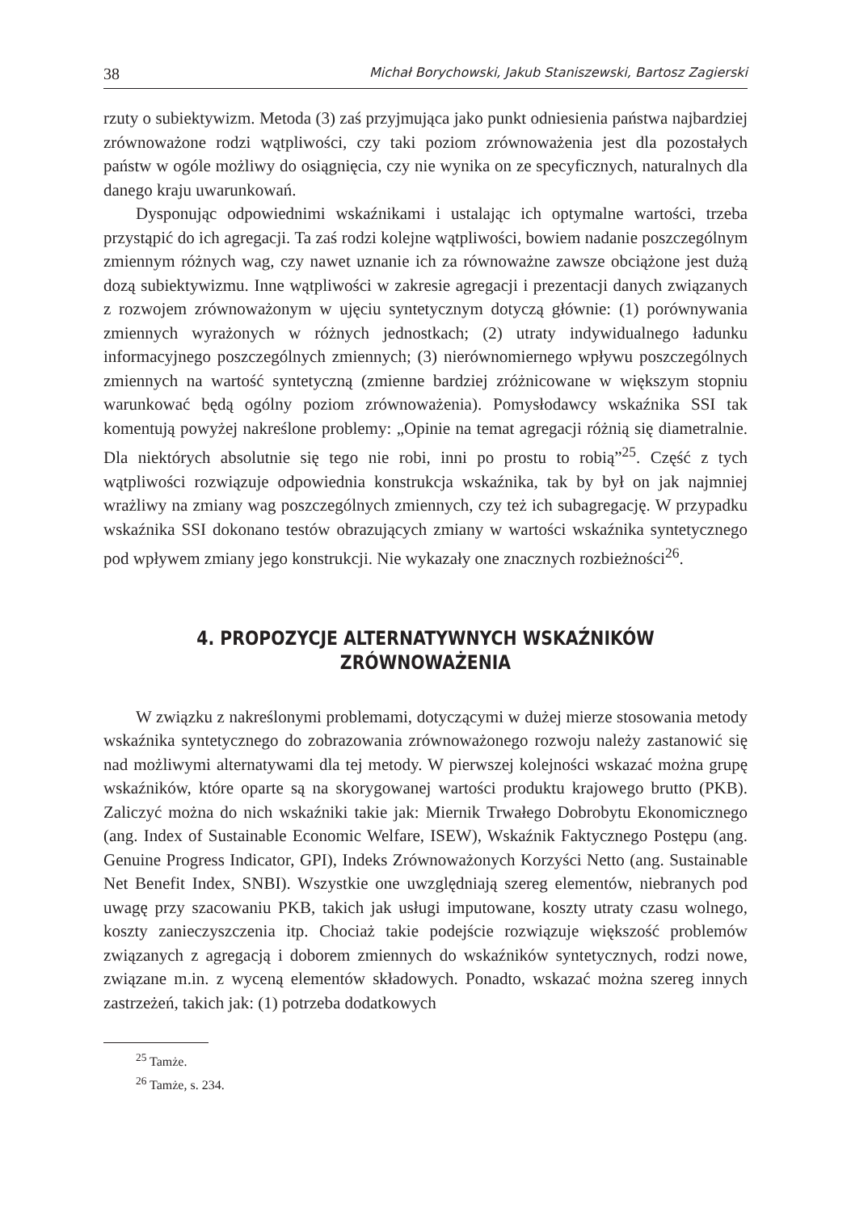38 Michał Borychowski, Jakub Staniszewski, Bartosz Zagierski
rzuty o subiektywizm. Metoda (3) zaś przyjmująca jako punkt odniesienia państwa najbardziej zrównoważone rodzi wątpliwości, czy taki poziom zrównoważenia jest dla pozostałych państw w ogóle możliwy do osiągnięcia, czy nie wynika on ze specyficznych, naturalnych dla danego kraju uwarunkowań.
Dysponując odpowiednimi wskaźnikami i ustalając ich optymalne wartości, trzeba przystąpić do ich agregacji. Ta zaś rodzi kolejne wątpliwości, bowiem nadanie poszczególnym zmiennym różnych wag, czy nawet uznanie ich za równoważne zawsze obciążone jest dużą dozą subiektywizmu. Inne wątpliwości w zakresie agregacji i prezentacji danych związanych z rozwojem zrównoważonym w ujęciu syntetycznym dotyczą głównie: (1) porównywania zmiennych wyrażonych w różnych jednostkach; (2) utraty indywidualnego ładunku informacyjnego poszczególnych zmiennych; (3) nierównomiernego wpływu poszczególnych zmiennych na wartość syntetyczną (zmienne bardziej zróżnicowane w większym stopniu warunkować będą ogólny poziom zrównoważenia). Pomysłodawcy wskaźnika SSI tak komentują powyżej nakreślone problemy: „Opinie na temat agregacji różnią się diametralnie. Dla niektórych absolutnie się tego nie robi, inni po prostu to robią”<sup>25</sup>. Część z tych wątpliwości rozwiązuje odpowiednia konstrukcja wskaźnika, tak by był on jak najmniej wrażliwy na zmiany wag poszczególnych zmiennych, czy też ich subagregację. W przypadku wskaźnika SSI dokonano testów obrazujących zmiany w wartości wskaźnika syntetycznego pod wpływem zmiany jego konstrukcji. Nie wykazały one znacznych rozbieżności<sup>26</sup>.
4. PROPOZYCJE ALTERNATYWNYCH WSKAŹNIKÓW
ZRÓWNOWAŻENIA
W związku z nakreślonymi problemami, dotyczącymi w dużej mierze stosowania metody wskaźnika syntetycznego do zobrazowania zrównoważonego rozwoju należy zastanowić się nad możliwymi alternatywami dla tej metody. W pierwszej kolejności wskazać można grupę wskaźników, które oparte są na skorygowanej wartości produktu krajowego brutto (PKB). Zaliczyć można do nich wskaźniki takie jak: Miernik Trwałego Dobrobytu Ekonomicznego (ang. Index of Sustainable Economic Welfare, ISEW), Wskaźnik Faktycznego Postępu (ang. Genuine Progress Indicator, GPI), Indeks Zrównoważonych Korzyści Netto (ang. Sustainable Net Benefit Index, SNBI). Wszystkie one uwzględniają szereg elementów, niebranych pod uwagę przy szacowaniu PKB, takich jak usługi imputowane, koszty utraty czasu wolnego, koszty zanieczyszczenia itp. Chociaż takie podejście rozwiązuje większość problemów związanych z agregacją i doborem zmiennych do wskaźników syntetycznych, rodzi nowe, związane m.in. z wyceną elementów składowych. Ponadto, wskazać można szereg innych zastrzeżeń, takich jak: (1) potrzeba dodatkowych
<sup>25</sup> Tamże.
<sup>26</sup> Tamże, s. 234.